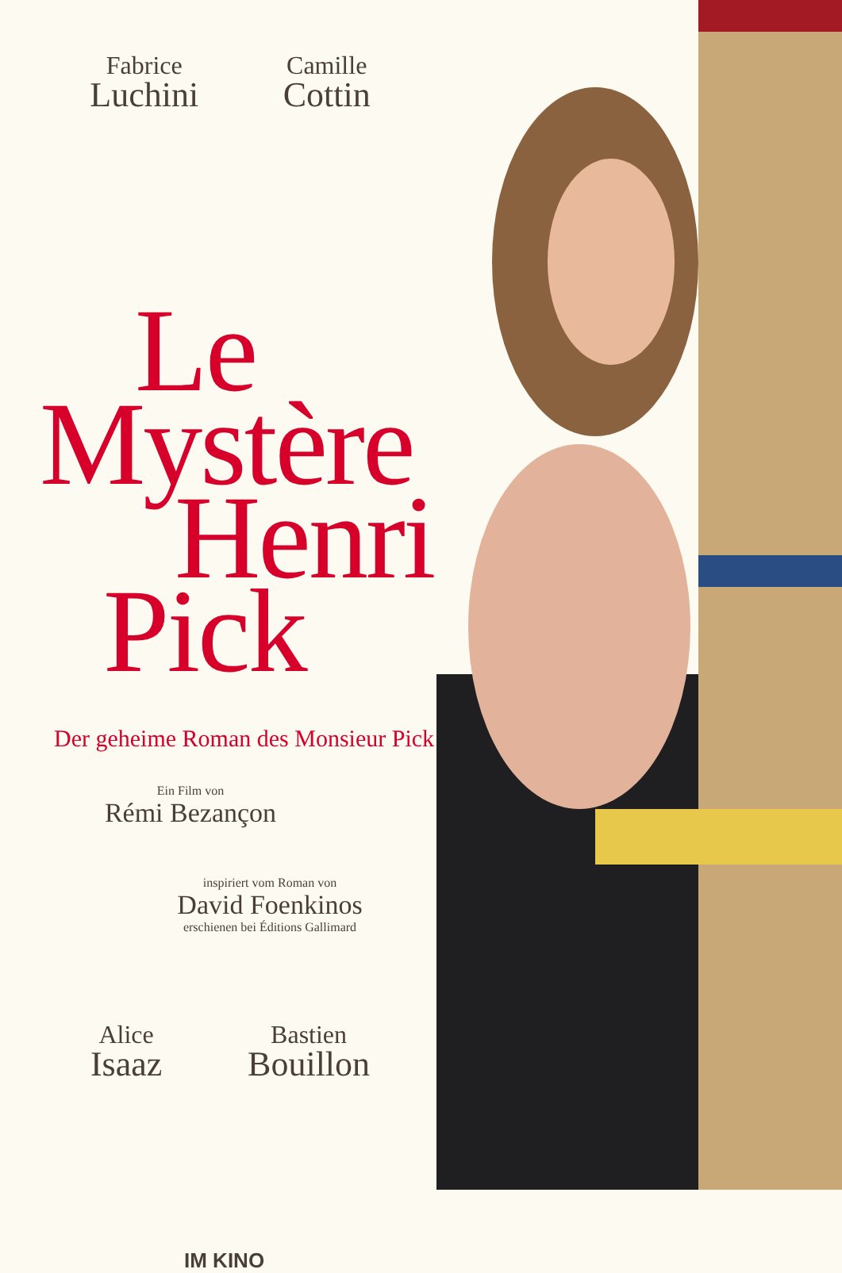Fabrice
Luchini
Camille
Cottin
Le
Mystère
Henri
Pick
Der geheime Roman des Monsieur Pick
Ein Film von
Rémi Bezançon
inspiriert vom Roman von
David Foenkinos
erschienen bei Éditions Gallimard
Alice
Isaaz
Bastien
Bouillon
IM KINO